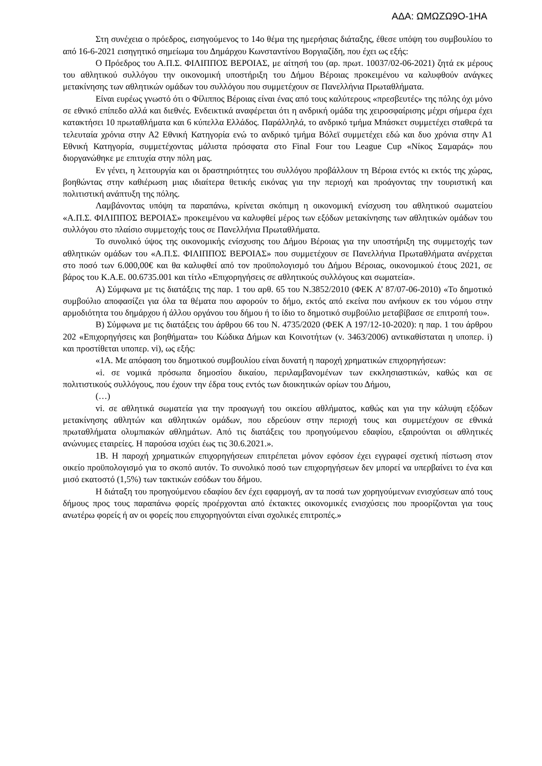ΑΔΑ: ΩΜΩΖΩ9Ο-1ΗΑ
Στη συνέχεια ο πρόεδρος, εισηγούμενος το 14ο θέμα της ημερήσιας διάταξης, έθεσε υπόψη του συμβουλίου το από 16-6-2021 εισηγητικό σημείωμα του Δημάρχου Κωνσταντίνου Βοργιαζίδη, που έχει ως εξής:
Ο Πρόεδρος του Α.Π.Σ. ΦΙΛΙΠΠΟΣ ΒΕΡΟΙΑΣ, με αίτησή του (αρ. πρωτ. 10037/02-06-2021) ζητά εκ μέρους του αθλητικού συλλόγου την οικονομική υποστήριξη του Δήμου Βέροιας προκειμένου να καλυφθούν ανάγκες μετακίνησης των αθλητικών ομάδων του συλλόγου που συμμετέχουν σε Πανελλήνια Πρωταθλήματα.
Είναι ευρέως γνωστό ότι ο Φίλιππος Βέροιας είναι ένας από τους καλύτερους «πρεσβευτές» της πόλης όχι μόνο σε εθνικό επίπεδο αλλά και διεθνές. Ενδεικτικά αναφέρεται ότι η ανδρική ομάδα της χειροσφαίρισης μέχρι σήμερα έχει κατακτήσει 10 πρωταθλήματα και 6 κύπελλα Ελλάδος. Παράλληλά, το ανδρικό τμήμα Μπάσκετ συμμετέχει σταθερά τα τελευταία χρόνια στην Α2 Εθνική Κατηγορία ενώ το ανδρικό τμήμα Βόλεϊ συμμετέχει εδώ και δυο χρόνια στην Α1 Εθνική Κατηγορία, συμμετέχοντας μάλιστα πρόσφατα στο Final Four του League Cup «Νίκος Σαμαράς» που διοργανώθηκε με επιτυχία στην πόλη μας.
Εν γένει, η λειτουργία και οι δραστηριότητες του συλλόγου προβάλλουν τη Βέροια εντός κι εκτός της χώρας, βοηθώντας στην καθιέρωση μιας ιδιαίτερα θετικής εικόνας για την περιοχή και προάγοντας την τουριστική και πολιτιστική ανάπτυξη της πόλης.
Λαμβάνοντας υπόψη τα παραπάνω, κρίνεται σκόπιμη η οικονομική ενίσχυση του αθλητικού σωματείου «Α.Π.Σ. ΦΙΛΙΠΠΟΣ ΒΕΡΟΙΑΣ» προκειμένου να καλυφθεί μέρος των εξόδων μετακίνησης των αθλητικών ομάδων του συλλόγου στο πλαίσιο συμμετοχής τους σε Πανελλήνια Πρωταθλήματα.
Το συνολικό ύψος της οικονομικής ενίσχυσης του Δήμου Βέροιας για την υποστήριξη της συμμετοχής των αθλητικών ομάδων του «Α.Π.Σ. ΦΙΛΙΠΠΟΣ ΒΕΡΟΙΑΣ» που συμμετέχουν σε Πανελλήνια Πρωταθλήματα ανέρχεται στο ποσό των 6.000,00€ και θα καλυφθεί από τον προϋπολογισμό του Δήμου Βέροιας, οικονομικού έτους 2021, σε βάρος του Κ.Α.Ε. 00.6735.001 και τίτλο «Επιχορηγήσεις σε αθλητικούς συλλόγους και σωματεία».
Α) Σύμφωνα με τις διατάξεις της παρ. 1 του αρθ. 65 του Ν.3852/2010 (ΦΕΚ Α’ 87/07-06-2010) «Το δημοτικό συμβούλιο αποφασίζει για όλα τα θέματα που αφορούν το δήμο, εκτός από εκείνα που ανήκουν εκ του νόμου στην αρμοδιότητα του δημάρχου ή άλλου οργάνου του δήμου ή το ίδιο το δημοτικό συμβούλιο μεταβίβασε σε επιτροπή του».
Β) Σύμφωνα με τις διατάξεις του άρθρου 66 του Ν. 4735/2020 (ΦΕΚ Α 197/12-10-2020): η παρ. 1 του άρθρου 202 «Επιχορηγήσεις και βοηθήματα» του Κώδικα Δήμων και Κοινοτήτων (ν. 3463/2006) αντικαθίσταται η υποπερ. i) και προστίθεται υποπερ. vi), ως εξής:
«1Α. Με απόφαση του δημοτικού συμβουλίου είναι δυνατή η παροχή χρηματικών επιχορηγήσεων:
«i. σε νομικά πρόσωπα δημοσίου δικαίου, περιλαμβανομένων των εκκλησιαστικών, καθώς και σε πολιτιστικούς συλλόγους, που έχουν την έδρα τους εντός των διοικητικών ορίων του Δήμου,
(…)
vi. σε αθλητικά σωματεία για την προαγωγή του οικείου αθλήματος, καθώς και για την κάλυψη εξόδων μετακίνησης αθλητών και αθλητικών ομάδων, που εδρεύουν στην περιοχή τους και συμμετέχουν σε εθνικά πρωταθλήματα ολυμπιακών αθλημάτων. Από τις διατάξεις του προηγούμενου εδαφίου, εξαιρούνται οι αθλητικές ανώνυμες εταιρείες. Η παρούσα ισχύει έως τις 30.6.2021.».
1Β. Η παροχή χρηματικών επιχορηγήσεων επιτρέπεται μόνον εφόσον έχει εγγραφεί σχετική πίστωση στον οικείο προϋπολογισμό για το σκοπό αυτόν. Το συνολικό ποσό των επιχορηγήσεων δεν μπορεί να υπερβαίνει το ένα και μισό εκατοστό (1,5%) των τακτικών εσόδων του δήμου.
Η διάταξη του προηγούμενου εδαφίου δεν έχει εφαρμογή, αν τα ποσά των χορηγούμενων ενισχύσεων από τους δήμους προς τους παραπάνω φορείς προέρχονται από έκτακτες οικονομικές ενισχύσεις που προορίζονται για τους ανωτέρω φορείς ή αν οι φορείς που επιχορηγούνται είναι σχολικές επιτροπές.»